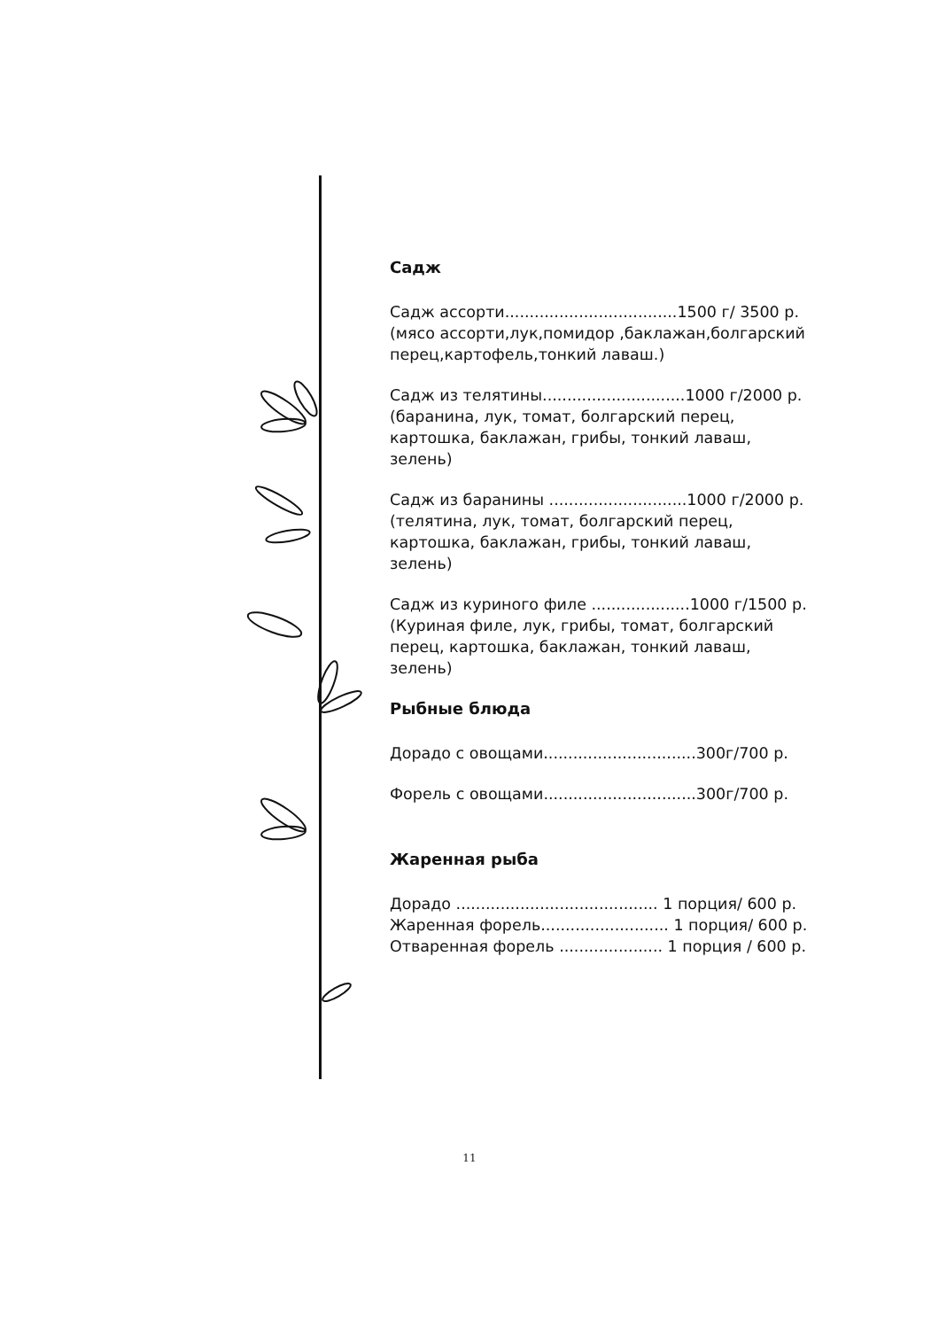Садж
Садж ассорти...................................1500 г/ 3500 р.
(мясо ассорти,лук,помидор ,баклажан,болгарский перец,картофель,тонкий лаваш.)
Садж из телятины.............................1000 г/2000 р.
(баранина, лук, томат, болгарский перец, картошка, баклажан, грибы, тонкий лаваш, зелень)
Садж из баранины ............................1000 г/2000 р.
(телятина, лук, томат, болгарский перец, картошка, баклажан, грибы, тонкий лаваш, зелень)
Садж из куриного филе ....................1000 г/1500 р.
(Куриная филе, лук, грибы, томат, болгарский перец, картошка, баклажан, тонкий лаваш, зелень)
Рыбные блюда
Дорадо с овощами...............................300г/700 р.
Форель с овощами...............................300г/700 р.
Жаренная рыба
Дорадо ......................................... 1 порция/ 600 р.
Жаренная форель.......................... 1 порция/ 600 р.
Отваренная форель ..................... 1 порция / 600 р.
11